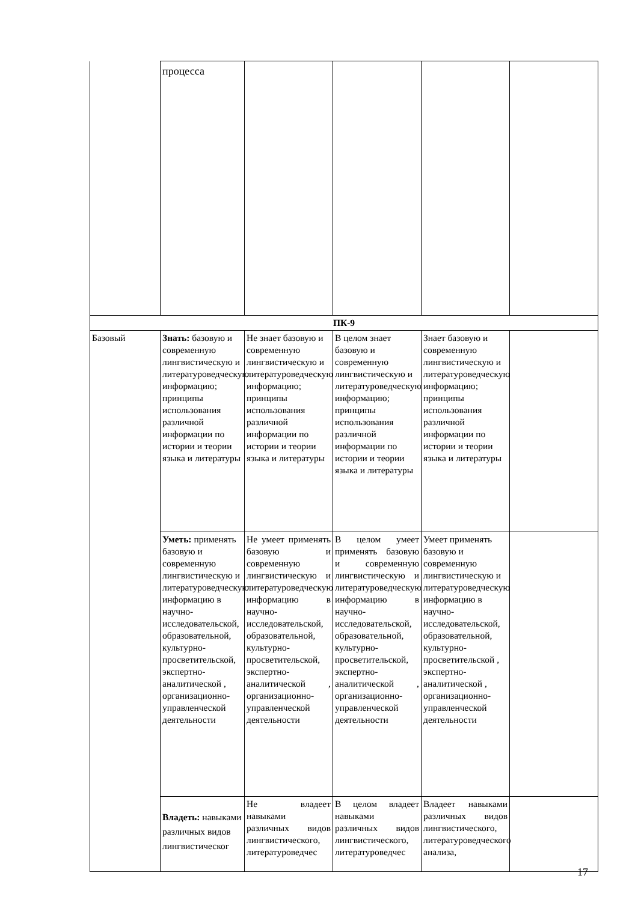| | процесса | | | | |
| ПК-9 | | | | | |
| Базовый | Знать: базовую и современную лингвистическую и литературоведческую информацию; принципы использования различной информации по истории и теории языка и литературы | Не знает базовую и современную лингвистическую и литературоведческую информацию; принципы использования различной информации по истории и теории языка и литературы | В целом знает базовую и современную лингвистическую и литературоведческую информацию; принципы использования различной информации по истории и теории языка и литературы | Знает базовую и современную лингвистическую и литературоведческую информацию; принципы использования различной информации по истории и теории языка и литературы | |
| | Уметь: применять базовую и современную лингвистическую и литературоведческую информацию в научно-исследовательской, образовательной, культурно-просветительской, экспертно-аналитической , организационно-управленческой деятельности | Не умеет применять базовую и современную лингвистическую и литературоведческую информацию в научно-исследовательской, образовательной, культурно-просветительской, экспертно-аналитической , организационно-управленческой деятельности | В целом умеет применять базовую и современную лингвистическую и литературоведческую информацию в научно-исследовательской, образовательной, культурно-просветительской, экспертно-аналитической , организационно-управленческой деятельности | Умеет применять базовую и современную лингвистическую и литературоведческую информацию в научно-исследовательской, образовательной, культурно-просветительской , экспертно-аналитической , организационно-управленческой деятельности | |
| | Владеть: навыками различных видов лингвистическог | Не владеет навыками различных видов лингвистического, литературоведчес | В целом владеет навыками различных видов лингвистического, литературоведчес | Владеет навыками различных видов лингвистического, литературоведческого анализа, | |
17